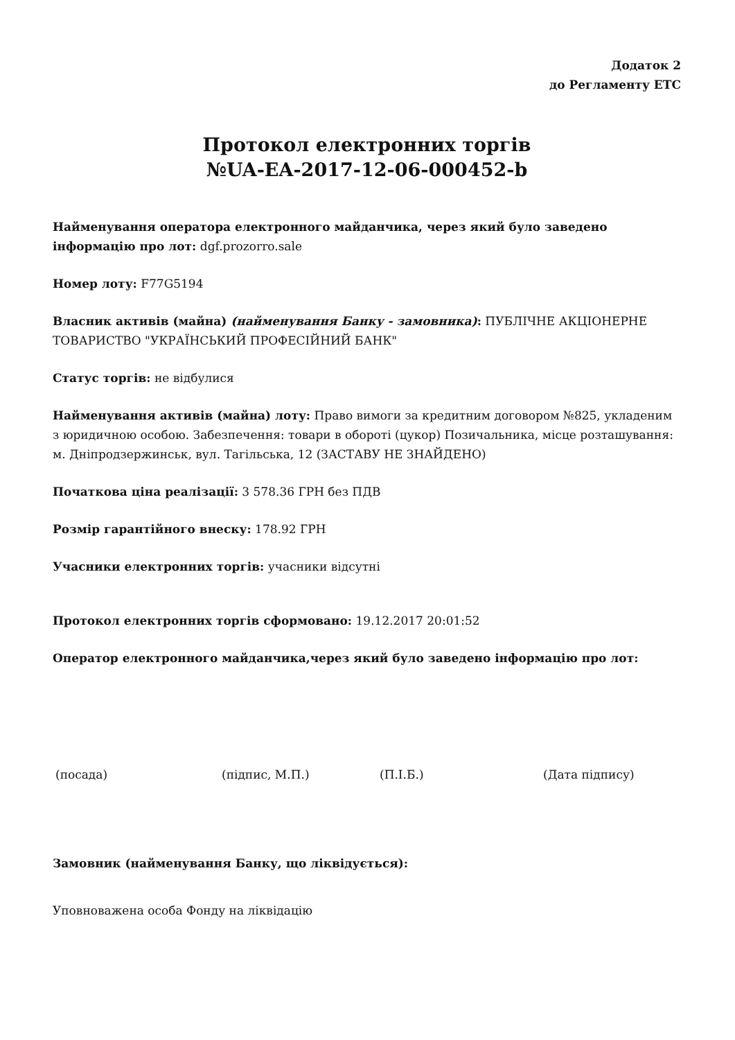Додаток 2
до Регламенту ЕТС
Протокол електронних торгів
№UA-EA-2017-12-06-000452-b
Найменування оператора електронного майданчика, через який було заведено інформацію про лот: dgf.prozorro.sale
Номер лоту: F77G5194
Власник активів (майна) (найменування Банку - замовника): ПУБЛІЧНЕ АКЦІОНЕРНЕ ТОВАРИСТВО "УКРАЇНСЬКИЙ ПРОФЕСІЙНИЙ БАНК"
Статус торгів: не відбулися
Найменування активів (майна) лоту: Право вимоги за кредитним договором №825, укладеним з юридичною особою. Забезпечення: товари в обороті (цукор) Позичальника, місце розташування: м. Дніпродзержинськ, вул. Тагільська, 12 (ЗАСТАВУ НЕ ЗНАЙДЕНО)
Початкова ціна реалізації: 3 578.36 ГРН без ПДВ
Розмір гарантійного внеску: 178.92 ГРН
Учасники електронних торгів: учасники відсутні
Протокол електронних торгів сформовано: 19.12.2017 20:01:52
Оператор електронного майданчика,через який було заведено інформацію про лот:
(посада) (підпис, М.П.) (П.І.Б.) (Дата підпису)
Замовник (найменування Банку, що ліквідується):
Уповноважена особа Фонду на ліквідацію